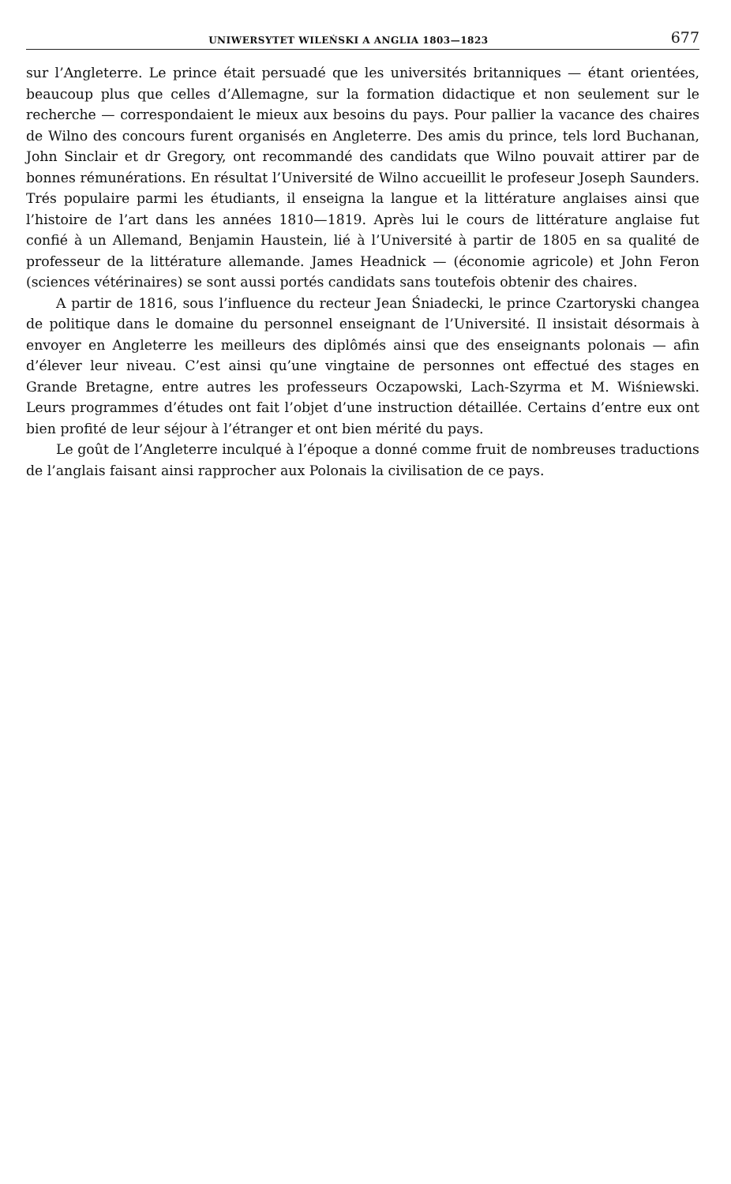UNIWERSYTET WILEŃSKI A ANGLIA 1803—1823 677
sur l’Angleterre. Le prince était persuadé que les universités britanniques — étant orientées, beaucoup plus que celles d’Allemagne, sur la formation didactique et non seulement sur le recherche — correspondaient le mieux aux besoins du pays. Pour pallier la vacance des chaires de Wilno des concours furent organisés en Angleterre. Des amis du prince, tels lord Buchanan, John Sinclair et dr Gregory, ont recommandé des candidats que Wilno pouvait attirer par de bonnes rémunérations. En résultat l’Université de Wilno accueillit le profeseur Joseph Saunders. Trés populaire parmi les étudiants, il enseigna la langue et la littérature anglaises ainsi que l’histoire de l’art dans les années 1810—1819. Après lui le cours de littérature anglaise fut confié à un Allemand, Benjamin Haustein, lié à l’Université à partir de 1805 en sa qualité de professeur de la littérature allemande. James Headnick — (économie agricole) et John Feron (sciences vétérinaires) se sont aussi portés candidats sans toutefois obtenir des chaires.
A partir de 1816, sous l’influence du recteur Jean Śniadecki, le prince Czartoryski changea de politique dans le domaine du personnel enseignant de l’Université. Il insistait désormais à envoyer en Angleterre les meilleurs des diplômés ainsi que des enseignants polonais — afin d’élever leur niveau. C’est ainsi qu’une vingtaine de personnes ont effectué des stages en Grande Bretagne, entre autres les professeurs Oczapowski, Lach-Szyrma et M. Wiśniewski. Leurs programmes d’études ont fait l’objet d’une instruction détaillée. Certains d’entre eux ont bien profité de leur séjour à l’étranger et ont bien mérité du pays.
Le goût de l’Angleterre inculqué à l’époque a donné comme fruit de nombreuses traductions de l’anglais faisant ainsi rapprocher aux Polonais la civilisation de ce pays.